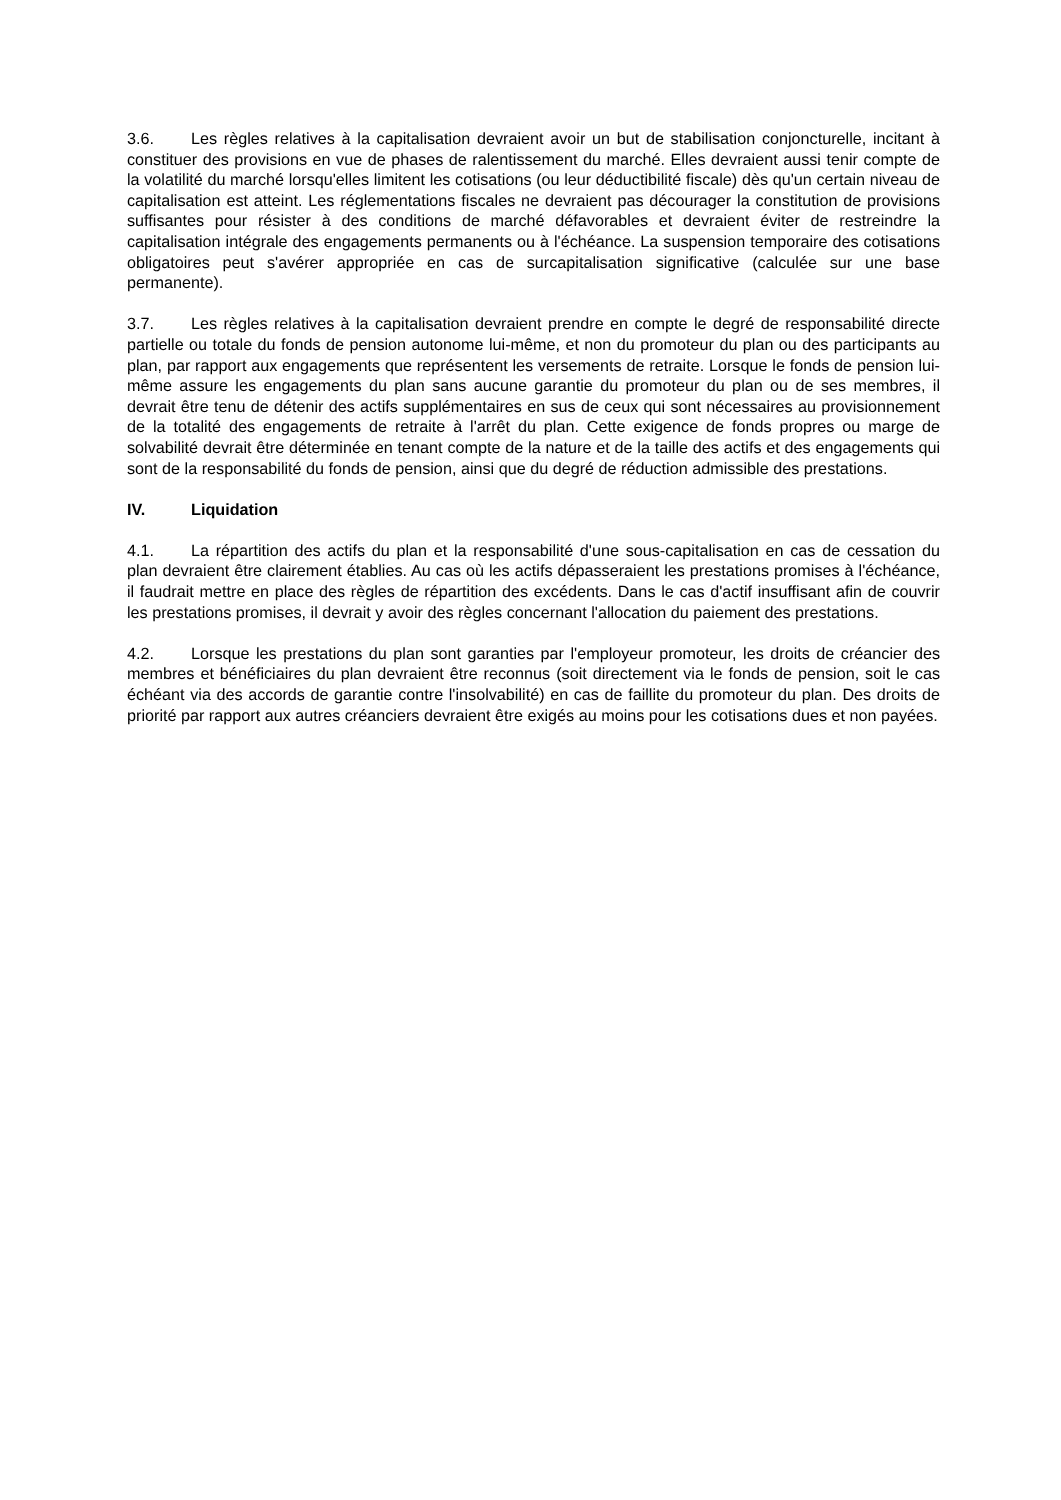3.6. Les règles relatives à la capitalisation devraient avoir un but de stabilisation conjoncturelle, incitant à constituer des provisions en vue de phases de ralentissement du marché. Elles devraient aussi tenir compte de la volatilité du marché lorsqu'elles limitent les cotisations (ou leur déductibilité fiscale) dès qu'un certain niveau de capitalisation est atteint. Les réglementations fiscales ne devraient pas décourager la constitution de provisions suffisantes pour résister à des conditions de marché défavorables et devraient éviter de restreindre la capitalisation intégrale des engagements permanents ou à l'échéance. La suspension temporaire des cotisations obligatoires peut s'avérer appropriée en cas de surcapitalisation significative (calculée sur une base permanente).
3.7. Les règles relatives à la capitalisation devraient prendre en compte le degré de responsabilité directe partielle ou totale du fonds de pension autonome lui-même, et non du promoteur du plan ou des participants au plan, par rapport aux engagements que représentent les versements de retraite. Lorsque le fonds de pension lui-même assure les engagements du plan sans aucune garantie du promoteur du plan ou de ses membres, il devrait être tenu de détenir des actifs supplémentaires en sus de ceux qui sont nécessaires au provisionnement de la totalité des engagements de retraite à l'arrêt du plan. Cette exigence de fonds propres ou marge de solvabilité devrait être déterminée en tenant compte de la nature et de la taille des actifs et des engagements qui sont de la responsabilité du fonds de pension, ainsi que du degré de réduction admissible des prestations.
IV. Liquidation
4.1. La répartition des actifs du plan et la responsabilité d'une sous-capitalisation en cas de cessation du plan devraient être clairement établies. Au cas où les actifs dépasseraient les prestations promises à l'échéance, il faudrait mettre en place des règles de répartition des excédents. Dans le cas d'actif insuffisant afin de couvrir les prestations promises, il devrait y avoir des règles concernant l'allocation du paiement des prestations.
4.2. Lorsque les prestations du plan sont garanties par l'employeur promoteur, les droits de créancier des membres et bénéficiaires du plan devraient être reconnus (soit directement via le fonds de pension, soit le cas échéant via des accords de garantie contre l'insolvabilité) en cas de faillite du promoteur du plan. Des droits de priorité par rapport aux autres créanciers devraient être exigés au moins pour les cotisations dues et non payées.